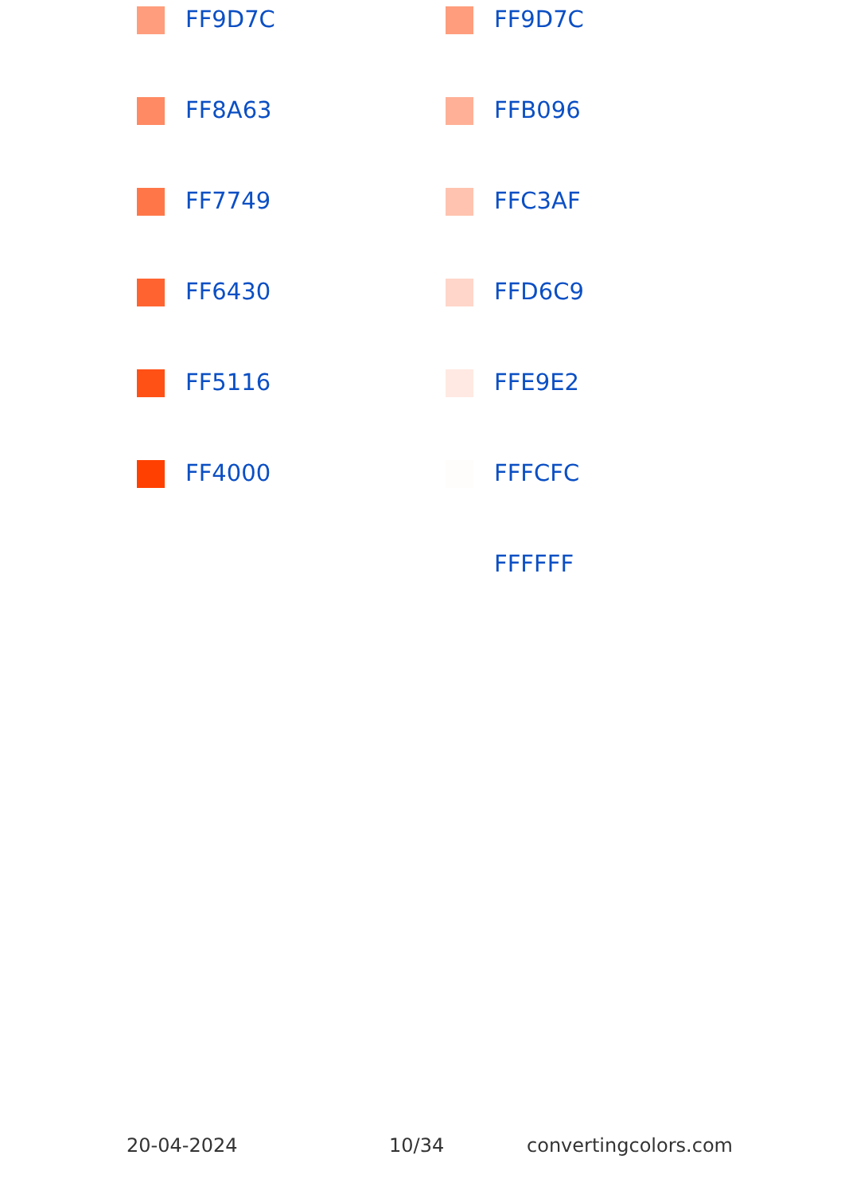FF9D7C
FF8A63
FF7749
FF6430
FF5116
FF4000
FF9D7C
FFB096
FFC3AF
FFD6C9
FFE9E2
FFFCFC
FFFFFF
20-04-2024 10/34 convertingcolors.com